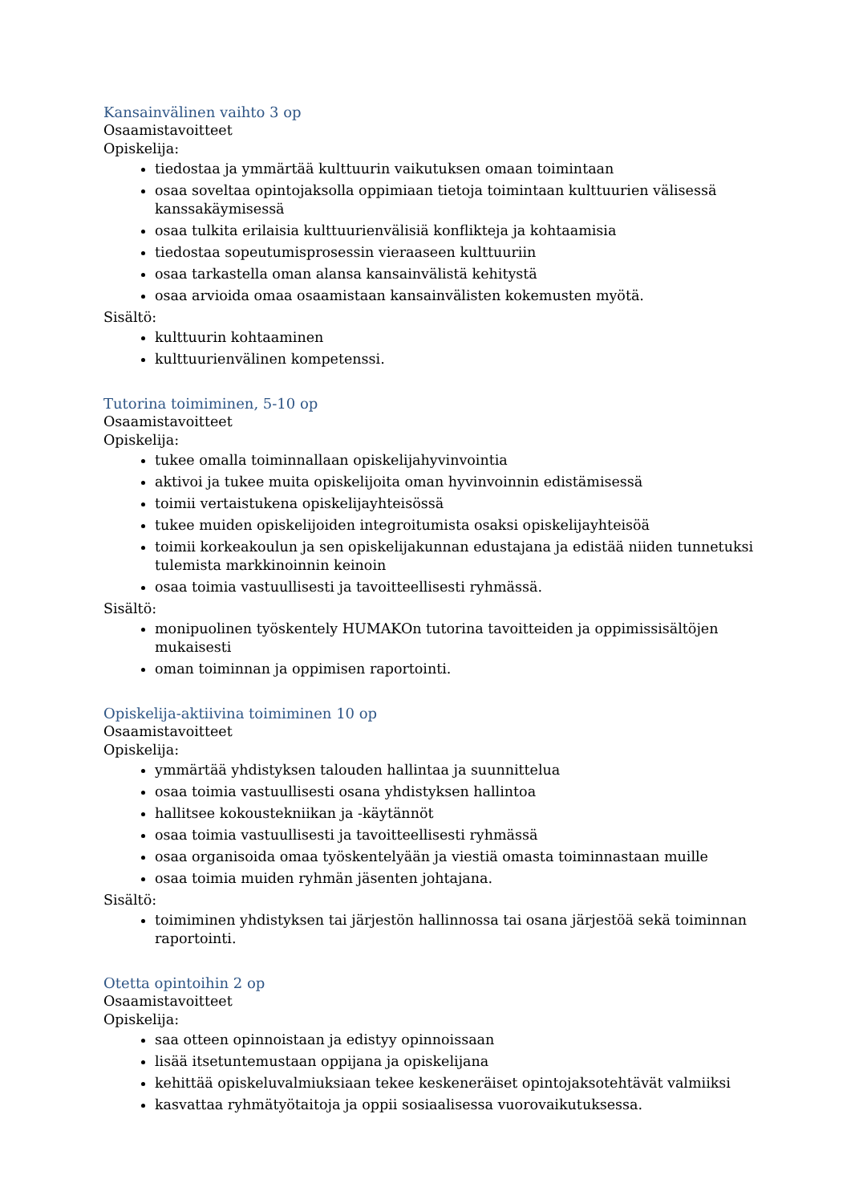Kansainvälinen vaihto 3 op
Osaamistavoitteet
Opiskelija:
tiedostaa ja ymmärtää kulttuurin vaikutuksen omaan toimintaan
osaa soveltaa opintojaksolla oppimiaan tietoja toimintaan kulttuurien välisessä kanssakäymisessä
osaa tulkita erilaisia kulttuurienvälisiä konflikteja ja kohtaamisia
tiedostaa sopeutumisprosessin vieraaseen kulttuuriin
osaa tarkastella oman alansa kansainvälistä kehitystä
osaa arvioida omaa osaamistaan kansainvälisten kokemusten myötä.
Sisältö:
kulttuurin kohtaaminen
kulttuurienvälinen kompetenssi.
Tutorina toimiminen, 5-10 op
Osaamistavoitteet
Opiskelija:
tukee omalla toiminnallaan opiskelijahyvinvointia
aktivoi ja tukee muita opiskelijoita oman hyvinvoinnin edistämisessä
toimii vertaistukena opiskelijayhteisössä
tukee muiden opiskelijoiden integroitumista osaksi opiskelijayhteisöä
toimii korkeakoulun ja sen opiskelijakunnan edustajana ja edistää niiden tunnetuksi tulemista markkinoinnin keinoin
osaa toimia vastuullisesti ja tavoitteellisesti ryhmässä.
Sisältö:
monipuolinen työskentely HUMAKOn tutorina tavoitteiden ja oppimissisältöjen mukaisesti
oman toiminnan ja oppimisen raportointi.
Opiskelija-aktiivina toimiminen 10 op
Osaamistavoitteet
Opiskelija:
ymmärtää yhdistyksen talouden hallintaa ja suunnittelua
osaa toimia vastuullisesti osana yhdistyksen hallintoa
hallitsee kokoustekniikan ja -käytännöt
osaa toimia vastuullisesti ja tavoitteellisesti ryhmässä
osaa organisoida omaa työskentelyään ja viestiä omasta toiminnastaan muille
osaa toimia muiden ryhmän jäsenten johtajana.
Sisältö:
toimiminen yhdistyksen tai järjestön hallinnossa tai osana järjestöä sekä toiminnan raportointi.
Otetta opintoihin 2 op
Osaamistavoitteet
Opiskelija:
saa otteen opinnoistaan ja edistyy opinnoissaan
lisää itsetuntemustaan oppijana ja opiskelijana
kehittää opiskeluvalmiuksiaan tekee keskeneräiset opintojaksotehtävät valmiiksi
kasvattaa ryhmätyötaitoja ja oppii sosiaalisessa vuorovaikutuksessa.